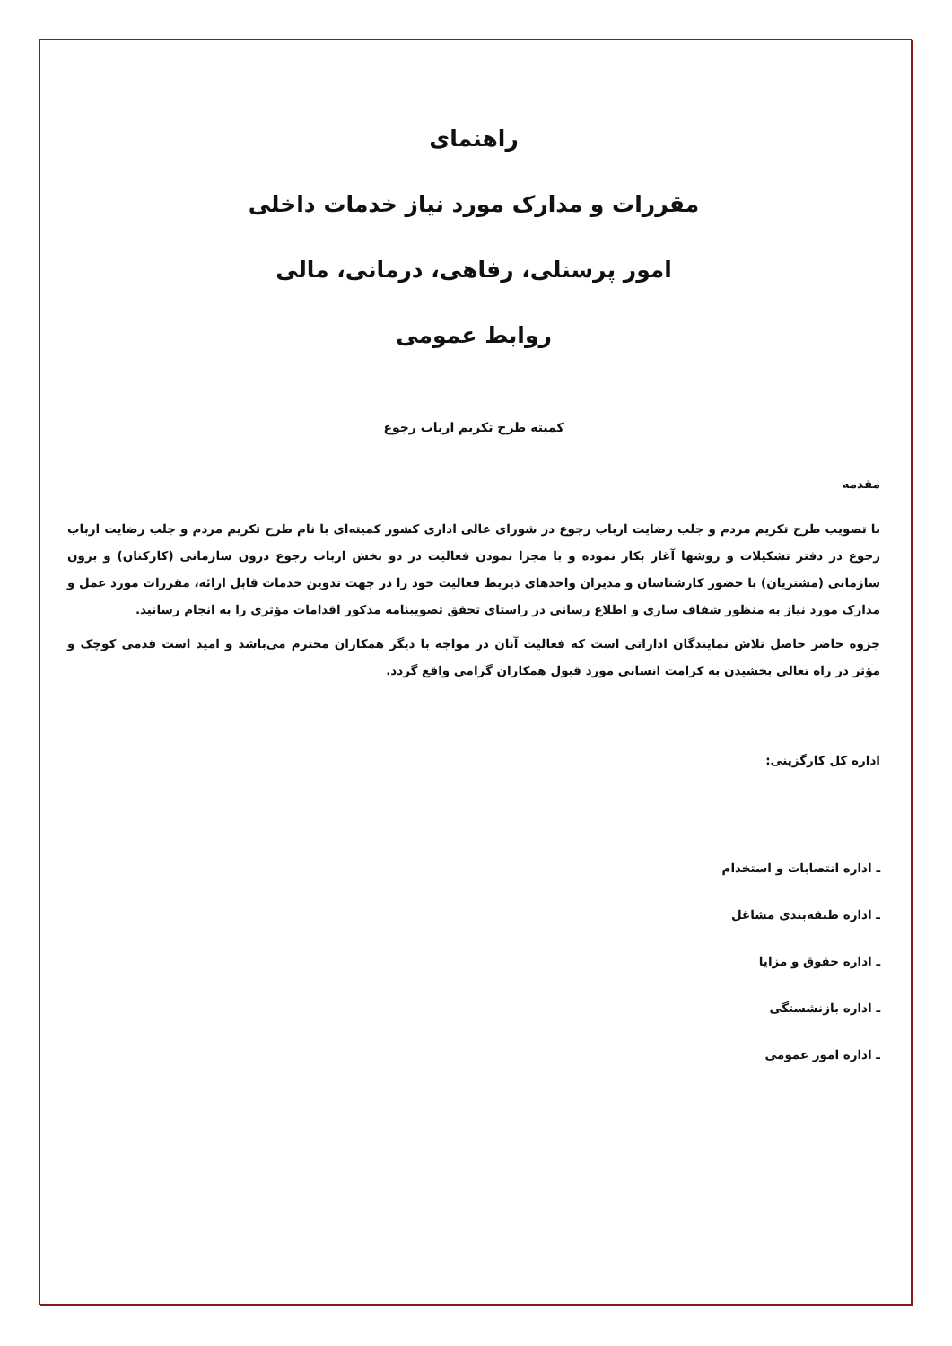راهنمای
مقررات و مدارک مورد نیاز خدمات داخلی
امور پرسنلی، رفاهی، درمانی، مالی
روابط عمومی
کمیته طرح تکریم ارباب رجوع
مقدمه
با تصویب طرح تکریم مردم و جلب رضایت ارباب رجوع در شورای عالی اداری کشور کمیته‌ای با نام طرح تکریم مردم و جلب رضایت ارباب رجوع در دفتر تشکیلات و روشها آغاز بکار نموده و با مجزا نمودن فعالیت در دو بخش ارباب رجوع درون سازمانی (کارکنان) و برون سازمانی (مشتریان) با حضور کارشناسان و مدیران واحدهای ذیربط فعالیت خود را در جهت تدوین خدمات قابل ارائه، مقررات مورد عمل و مدارک مورد نیاز به منظور شفاف سازی و اطلاع رسانی در راستای تحقق تصویبنامه مذکور اقدامات مؤثری را به انجام رسانید.
جزوه حاضر حاصل تلاش نمایندگان اداراتی است که فعالیت آنان در مواجه با دیگر همکاران محترم می‌باشد و امید است قدمی کوچک و مؤثر در راه تعالی بخشیدن به کرامت انسانی مورد قبول همکاران گرامی واقع گردد.
اداره کل کارگزینی:
ـ اداره انتصابات و استخدام
ـ اداره طبقه‌بندی مشاغل
ـ اداره حقوق و مزایا
ـ اداره بازنشستگی
ـ اداره امور عمومی